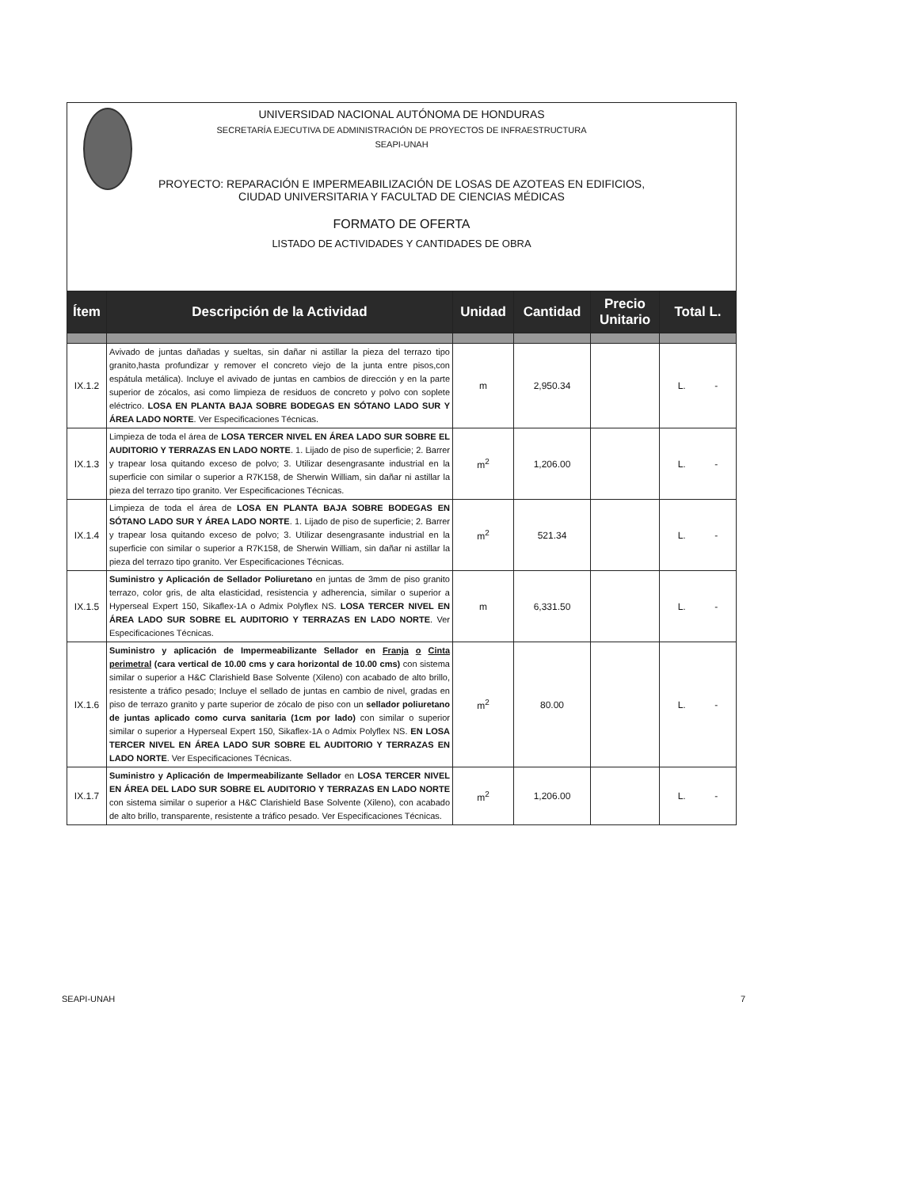UNIVERSIDAD NACIONAL AUTÓNOMA DE HONDURAS
SECRETARÍA EJECUTIVA DE ADMINISTRACIÓN DE PROYECTOS DE INFRAESTRUCTURA
SEAPI-UNAH
PROYECTO: REPARACIÓN E IMPERMEABILIZACIÓN DE LOSAS DE AZOTEAS EN EDIFICIOS,
CIUDAD UNIVERSITARIA Y FACULTAD DE CIENCIAS MÉDICAS
FORMATO DE OFERTA
LISTADO DE ACTIVIDADES Y CANTIDADES DE OBRA
| Ítem | Descripción de la Actividad | Unidad | Cantidad | Precio Unitario | Total L. |
| --- | --- | --- | --- | --- | --- |
| IX.1.2 | Avivado de juntas dañadas y sueltas, sin dañar ni astillar la pieza del terrazo tipo granito,hasta profundizar y remover el concreto viejo de la junta entre pisos,con espátula metálica). Incluye el avivado de juntas en cambios de dirección y en la parte superior de zócalos, asi como limpieza de residuos de concreto y polvo con soplete eléctrico. LOSA EN PLANTA BAJA SOBRE BODEGAS EN SÓTANO LADO SUR Y ÁREA LADO NORTE . Ver Especificaciones Técnicas. | m | 2,950.34 | | L. - |
| IX.1.3 | Limpieza de toda el área de LOSA TERCER NIVEL EN ÁREA LADO SUR SOBRE EL AUDITORIO Y TERRAZAS EN LADO NORTE . 1. Lijado de piso de superficie; 2. Barrer y trapear losa quitando exceso de polvo; 3. Utilizar desengrasante industrial en la superficie con similar o superior a R7K158, de Sherwin William, sin dañar ni astillar la pieza del terrazo tipo granito. Ver Especificaciones Técnicas. | m<sup>2</sup> | 1,206.00 | | L. - |
| IX.1.4 | Limpieza de toda el área de LOSA EN PLANTA BAJA SOBRE BODEGAS EN SÓTANO LADO SUR Y ÁREA LADO NORTE . 1. Lijado de piso de superficie; 2. Barrer y trapear losa quitando exceso de polvo; 3. Utilizar desengrasante industrial en la superficie con similar o superior a R7K158, de Sherwin William, sin dañar ni astillar la pieza del terrazo tipo granito. Ver Especificaciones Técnicas. | m<sup>2</sup> | 521.34 | | L. - |
| IX.1.5 | Suministro y Aplicación de Sellador Poliuretano en juntas de 3mm de piso granito terrazo, color gris, de alta elasticidad, resistencia y adherencia, similar o superior a Hyperseal Expert 150, Sikaflex-1A o Admix Polyflex NS. LOSA TERCER NIVEL EN ÁREA LADO SUR SOBRE EL AUDITORIO Y TERRAZAS EN LADO NORTE . Ver Especificaciones Técnicas. | m | 6,331.50 | | L. - |
| IX.1.6 | Suministro y aplicación de Impermeabilizante Sellador en Franja o Cinta perimetral (cara vertical de 10.00 cms y cara horizontal de 10.00 cms) con sistema similar o superior a H&C Clarishield Base Solvente (Xileno) con acabado de alto brillo, resistente a tráfico pesado; Incluye el sellado de juntas en cambio de nivel, gradas en piso de terrazo granito y parte superior de zócalo de piso con un sellador poliuretano de juntas aplicado como curva sanitaria (1cm por lado) con similar o superior similar o superior a Hyperseal Expert 150, Sikaflex-1A o Admix Polyflex NS. EN LOSA TERCER NIVEL EN ÁREA LADO SUR SOBRE EL AUDITORIO Y TERRAZAS EN LADO NORTE . Ver Especificaciones Técnicas. | m<sup>2</sup> | 80.00 | | L. - |
| IX.1.7 | Suministro y Aplicación de Impermeabilizante Sellador en LOSA TERCER NIVEL EN ÁREA DEL LADO SUR SOBRE EL AUDITORIO Y TERRAZAS EN LADO NORTE con sistema similar o superior a H&C Clarishield Base Solvente (Xileno), con acabado de alto brillo, transparente, resistente a tráfico pesado. Ver Especificaciones Técnicas. | m<sup>2</sup> | 1,206.00 | | L. - |
SEAPI-UNAH 7